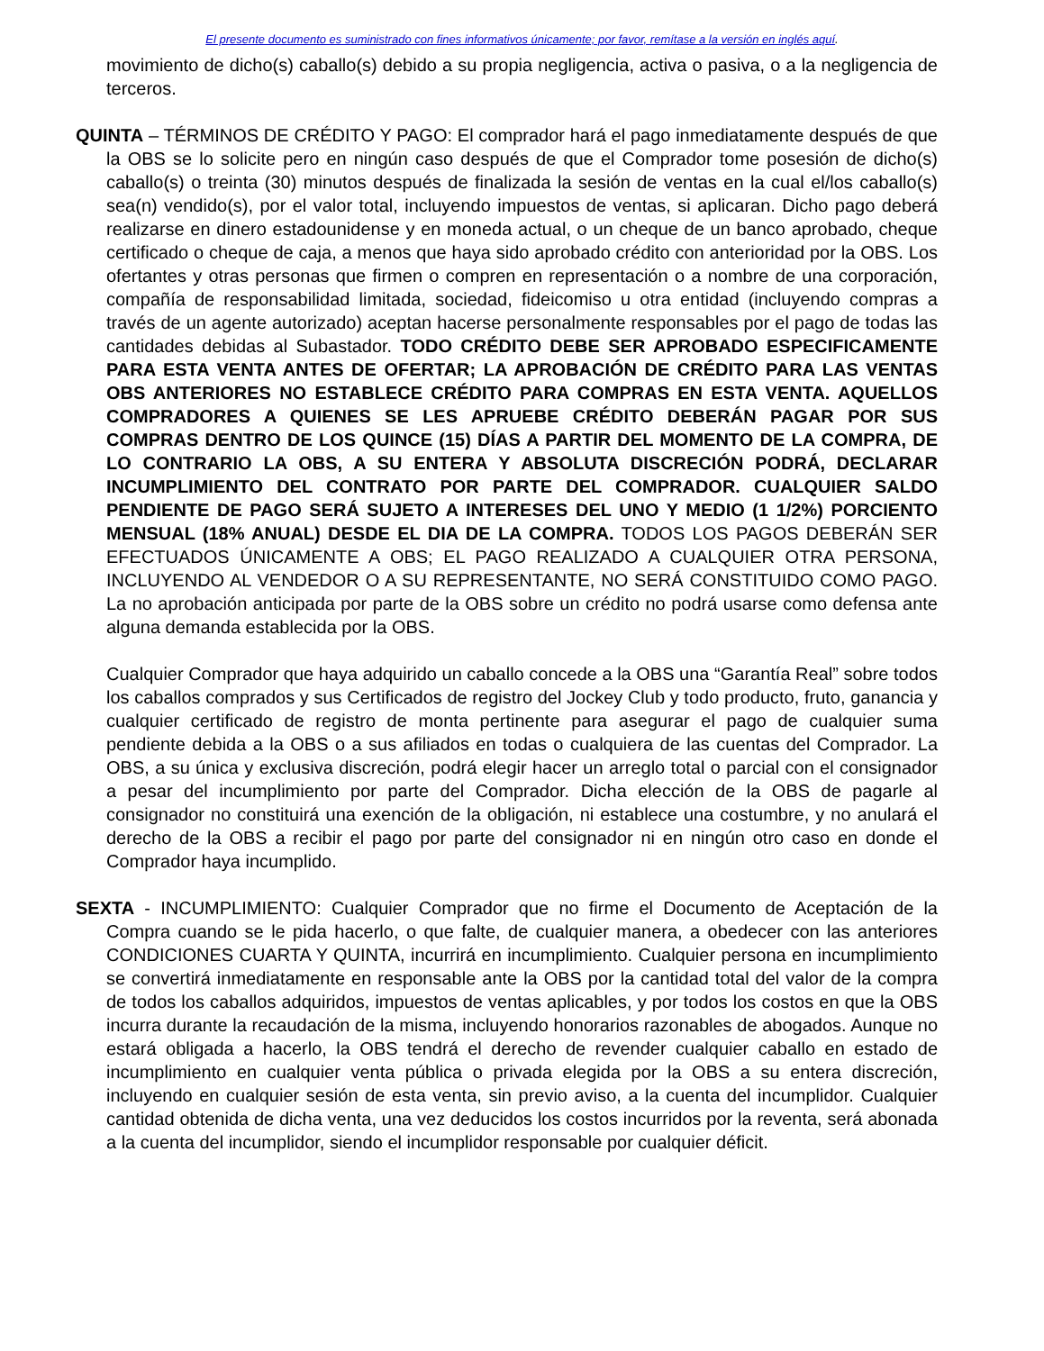El presente documento es suministrado con fines informativos únicamente; por favor, remítase a la versión en inglés aquí.
movimiento de dicho(s) caballo(s) debido a su propia negligencia, activa o pasiva, o a la negligencia de terceros.
QUINTA – TÉRMINOS DE CRÉDITO Y PAGO: El comprador hará el pago inmediatamente después de que la OBS se lo solicite pero en ningún caso después de que el Comprador tome posesión de dicho(s) caballo(s) o treinta (30) minutos después de finalizada la sesión de ventas en la cual el/los caballo(s) sea(n) vendido(s), por el valor total, incluyendo impuestos de ventas, si aplicaran. Dicho pago deberá realizarse en dinero estadounidense y en moneda actual, o un cheque de un banco aprobado, cheque certificado o cheque de caja, a menos que haya sido aprobado crédito con anterioridad por la OBS. Los ofertantes y otras personas que firmen o compren en representación o a nombre de una corporación, compañía de responsabilidad limitada, sociedad, fideicomiso u otra entidad (incluyendo compras a través de un agente autorizado) aceptan hacerse personalmente responsables por el pago de todas las cantidades debidas al Subastador. TODO CRÉDITO DEBE SER APROBADO ESPECIFICAMENTE PARA ESTA VENTA ANTES DE OFERTAR; LA APROBACIÓN DE CRÉDITO PARA LAS VENTAS OBS ANTERIORES NO ESTABLECE CRÉDITO PARA COMPRAS EN ESTA VENTA. AQUELLOS COMPRADORES A QUIENES SE LES APRUEBE CRÉDITO DEBERÁN PAGAR POR SUS COMPRAS DENTRO DE LOS QUINCE (15) DÍAS A PARTIR DEL MOMENTO DE LA COMPRA, DE LO CONTRARIO LA OBS, A SU ENTERA Y ABSOLUTA DISCRECIÓN PODRÁ, DECLARAR INCUMPLIMIENTO DEL CONTRATO POR PARTE DEL COMPRADOR. CUALQUIER SALDO PENDIENTE DE PAGO SERÁ SUJETO A INTERESES DEL UNO Y MEDIO (1 1/2%) PORCIENTO MENSUAL (18% ANUAL) DESDE EL DIA DE LA COMPRA. TODOS LOS PAGOS DEBERÁN SER EFECTUADOS ÚNICAMENTE A OBS; EL PAGO REALIZADO A CUALQUIER OTRA PERSONA, INCLUYENDO AL VENDEDOR O A SU REPRESENTANTE, NO SERÁ CONSTITUIDO COMO PAGO. La no aprobación anticipada por parte de la OBS sobre un crédito no podrá usarse como defensa ante alguna demanda establecida por la OBS.
Cualquier Comprador que haya adquirido un caballo concede a la OBS una “Garantía Real” sobre todos los caballos comprados y sus Certificados de registro del Jockey Club y todo producto, fruto, ganancia y cualquier certificado de registro de monta pertinente para asegurar el pago de cualquier suma pendiente debida a la OBS o a sus afiliados en todas o cualquiera de las cuentas del Comprador. La OBS, a su única y exclusiva discreción, podrá elegir hacer un arreglo total o parcial con el consignador a pesar del incumplimiento por parte del Comprador. Dicha elección de la OBS de pagarle al consignador no constituirá una exención de la obligación, ni establece una costumbre, y no anulará el derecho de la OBS a recibir el pago por parte del consignador ni en ningún otro caso en donde el Comprador haya incumplido.
SEXTA - INCUMPLIMIENTO: Cualquier Comprador que no firme el Documento de Aceptación de la Compra cuando se le pida hacerlo, o que falte, de cualquier manera, a obedecer con las anteriores CONDICIONES CUARTA Y QUINTA, incurrirá en incumplimiento. Cualquier persona en incumplimiento se convertirá inmediatamente en responsable ante la OBS por la cantidad total del valor de la compra de todos los caballos adquiridos, impuestos de ventas aplicables, y por todos los costos en que la OBS incurra durante la recaudación de la misma, incluyendo honorarios razonables de abogados. Aunque no estará obligada a hacerlo, la OBS tendrá el derecho de revender cualquier caballo en estado de incumplimiento en cualquier venta pública o privada elegida por la OBS a su entera discreción, incluyendo en cualquier sesión de esta venta, sin previo aviso, a la cuenta del incumplidor. Cualquier cantidad obtenida de dicha venta, una vez deducidos los costos incurridos por la reventa, será abonada a la cuenta del incumplidor, siendo el incumplidor responsable por cualquier déficit.